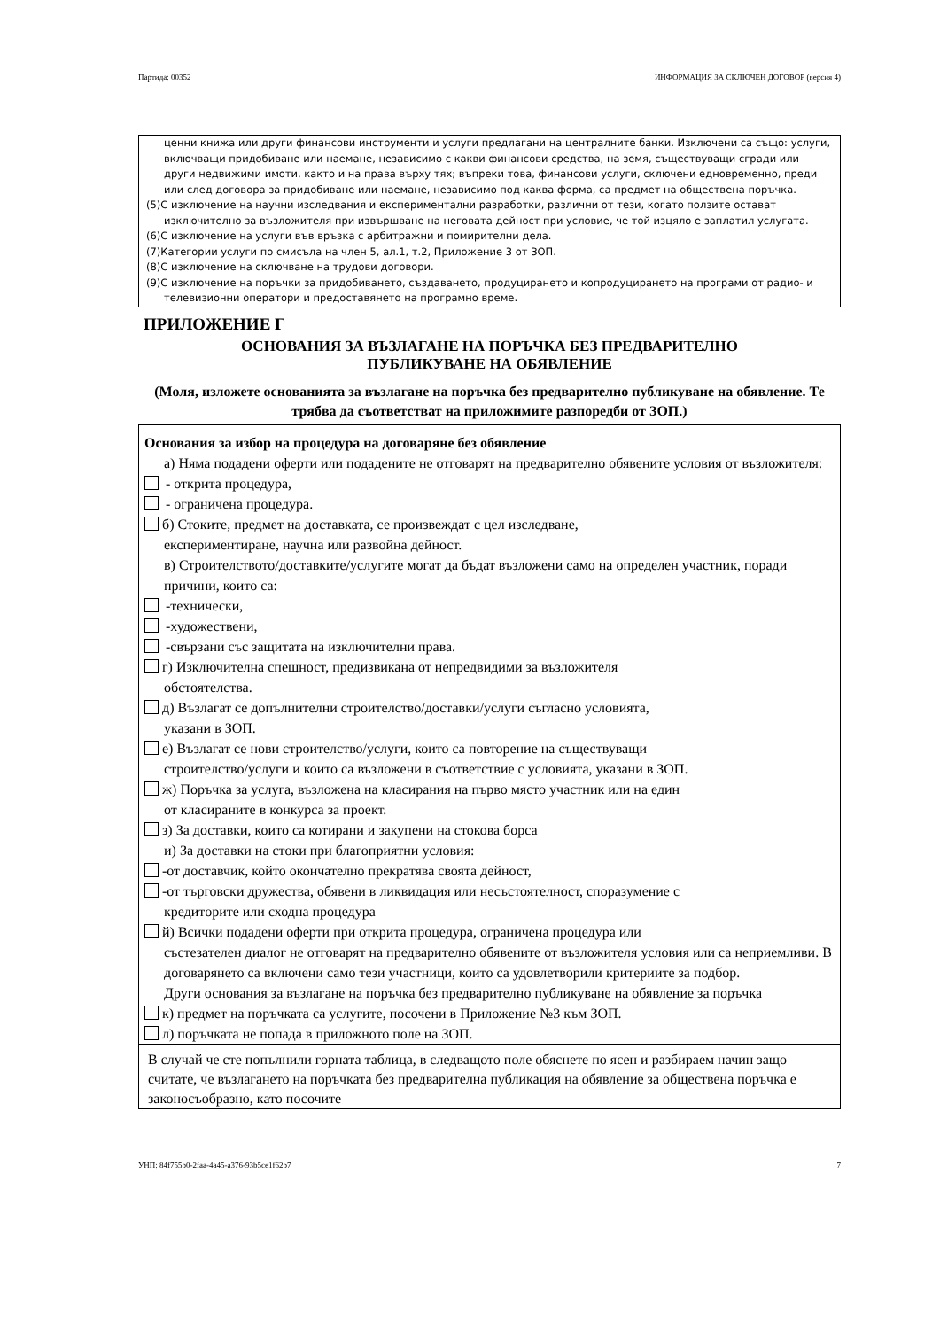Партида: 00352 ИНФОРМАЦИЯ ЗА СКЛЮЧЕН ДОГОВОР (версия 4)
ценни книжа или други финансови инструменти и услуги предлагани на централните банки. Изключени са също: услуги, включващи придобиване или наемане, независимо с какви финансови средства, на земя, съществуващи сгради или други недвижими имоти, както и на права върху тях; въпреки това, финансови услуги, сключени едновременно, преди или след договора за придобиване или наемане, независимо под каква форма, са предмет на обществена поръчка.
(5)С изключение на научни изследвания и експериментални разработки, различни от тези, когато ползите остават изключително за възложителя при извършване на неговата дейност при условие, че той изцяло е заплатил услугата.
(6)С изключение на услуги във връзка с арбитражни и помирителни дела.
(7)Категории услуги по смисъла на член 5, ал.1, т.2, Приложение 3 от ЗОП.
(8)С изключение на сключване на трудови договори.
(9)С изключение на поръчки за придобиването, създаването, продуцирането и копродуцирането на програми от радио- и телевизионни оператори и предоставянето на програмно време.
ПРИЛОЖЕНИЕ Г
ОСНОВАНИЯ ЗА ВЪЗЛАГАНЕ НА ПОРЪЧКА БЕЗ ПРЕДВАРИТЕЛНО
ПУБЛИКУВАНЕ НА ОБЯВЛЕНИЕ
(Моля, изложете основанията за възлагане на поръчка без предварително публикуване на обявление. Те трябва да съответстват на приложимите разпоредби от ЗОП.)
Основания за избор на процедура на договаряне без обявление
а) Няма подадени оферти или подадените не отговарят на предварително обявените условия от възложителя:
- открита процедура,
- ограничена процедура.
б) Стоките, предмет на доставката, се произвеждат с цел изследване,
експериментиране, научна или развойна дейност.
в) Строителството/доставките/услугите могат да бъдат възложени само на определен участник, поради причини, които са:
-технически,
-художествени,
-свързани със защитата на изключителни права.
г) Изключителна спешност, предизвикана от непредвидими за възложителя
обстоятелства.
д) Възлагат се допълнителни строителство/доставки/услуги съгласно условията,
указани в ЗОП.
е) Възлагат се нови строителство/услуги, които са повторение на съществуващи
строителство/услуги и които са възложени в съответствие с условията, указани в ЗОП.
ж) Поръчка за услуга, възложена на класирания на първо място участник или на един
от класираните в конкурса за проект.
з) За доставки, които са котирани и закупени на стокова борса
и) За доставки на стоки при благоприятни условия:
-от доставчик, който окончателно прекратява своята дейност,
-от търговски дружества, обявени в ликвидация или несъстоятелност, споразумение с
кредиторите или сходна процедура
й) Всички подадени оферти при открита процедура, ограничена процедура или
състезателен диалог не отговарят на предварително обявените от възложителя условия или са неприемливи. В договарянето са включени само тези участници, които са удовлетворили критериите за подбор.
Други основания за възлагане на поръчка без предварително публикуване на обявление за поръчка
к) предмет на поръчката са услугите, посочени в Приложение №3 към ЗОП.
л) поръчката не попада в приложното поле на ЗОП.
В случай че сте попълнили горната таблица, в следващото поле обяснете по ясен и разбираем начин защо считате, че възлагането на поръчката без предварителна публикация на обявление за обществена поръчка е законосъобразно, като посочите
УНП: 84f755b0-2faa-4a45-a376-93b5ce1f62b7 7